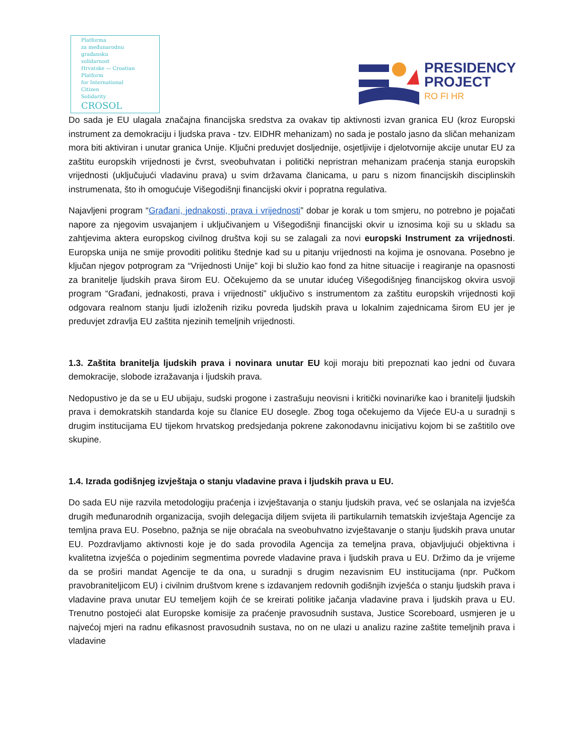Platforma
za međunarodnu
građansku
solidarnost
Hrvatske — Croatian
Platform
for International
Citizen
Solidarity
CROSOL
PRESIDENCY
PROJECT
RO FI HR
Do sada je EU ulagala značajna financijska sredstva za ovakav tip aktivnosti izvan granica EU (kroz Europski instrument za demokraciju i ljudska prava - tzv. EIDHR mehanizam) no sada je postalo jasno da sličan mehanizam mora biti aktiviran i unutar granica Unije. Ključni preduvjet dosljednije, osjetljivije i djelotvornije akcije unutar EU za zaštitu europskih vrijednosti je čvrst, sveobuhvatan i politički nepristran mehanizam praćenja stanja europskih vrijednosti (uključujući vladavinu prava) u svim državama članicama, u paru s nizom financijskih disciplinskih instrumenata, što ih omogućuje Višegodišnji financijski okvir i popratna regulativa.
Najavljeni program “Građani, jednakosti, prava i vrijednosti” dobar je korak u tom smjeru, no potrebno je pojačati napore za njegovim usvajanjem i uključivanjem u Višegodišnji financijski okvir u iznosima koji su u skladu sa zahtjevima aktera europskog civilnog društva koji su se zalagali za novi europski Instrument za vrijednosti. Europska unija ne smije provoditi politiku štednje kad su u pitanju vrijednosti na kojima je osnovana. Posebno je ključan njegov potprogram za “Vrijednosti Unije” koji bi služio kao fond za hitne situacije i reagiranje na opasnosti za branitelje ljudskih prava širom EU. Očekujemo da se unutar idućeg Višegodišnjeg financijskog okvira usvoji program “Građani, jednakosti, prava i vrijednosti” uključivo s instrumentom za zaštitu europskih vrijednosti koji odgovara realnom stanju ljudi izloženih riziku povreda ljudskih prava u lokalnim zajednicama širom EU jer je preduvjet zdravlja EU zaštita njezinih temeljnih vrijednosti.
1.3. Zaštita branitelja ljudskih prava i novinara unutar EU koji moraju biti prepoznati kao jedni od čuvara demokracije, slobode izražavanja i ljudskih prava.
Nedopustivo je da se u EU ubijaju, sudski progone i zastrašuju neovisni i kritički novinari/ke kao i branitelji ljudskih prava i demokratskih standarda koje su članice EU dosegle. Zbog toga očekujemo da Vijeće EU-a u suradnji s drugim institucijama EU tijekom hrvatskog predsjedanja pokrene zakonodavnu inicijativu kojom bi se zaštitilo ove skupine.
1.4. Izrada godišnjeg izvještaja o stanju vladavine prava i ljudskih prava u EU.
Do sada EU nije razvila metodologiju praćenja i izvještavanja o stanju ljudskih prava, već se oslanjala na izvješća drugih međunarodnih organizacija, svojih delegacija diljem svijeta ili partikularnih tematskih izvještaja Agencije za temljna prava EU. Posebno, pažnja se nije obraćala na sveobuhvatno izvještavanje o stanju ljudskih prava unutar EU. Pozdravljamo aktivnosti koje je do sada provodila Agencija za temeljna prava, objavljujući objektivna i kvalitetna izvješća o pojedinim segmentima povrede vladavine prava i ljudskih prava u EU. Držimo da je vrijeme da se proširi mandat Agencije te da ona, u suradnji s drugim nezavisnim EU institucijama (npr. Pučkom pravobraniteljicom EU) i civilnim društvom krene s izdavanjem redovnih godišnjih izvješća o stanju ljudskih prava i vladavine prava unutar EU temeljem kojih će se kreirati politike jačanja vladavine prava i ljudskih prava u EU. Trenutno postojeći alat Europske komisije za praćenje pravosudnih sustava, Justice Scoreboard, usmjeren je u najvećoj mjeri na radnu efikasnost pravosudnih sustava, no on ne ulazi u analizu razine zaštite temeljnih prava i vladavine